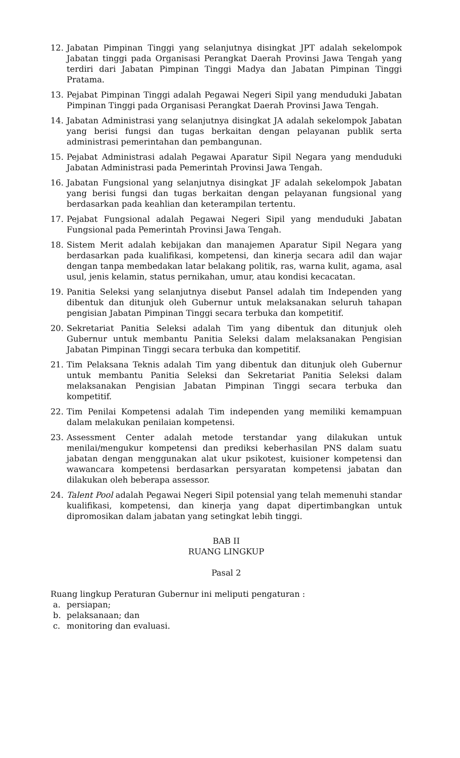12. Jabatan Pimpinan Tinggi yang selanjutnya disingkat JPT adalah sekelompok Jabatan tinggi pada Organisasi Perangkat Daerah Provinsi Jawa Tengah yang terdiri dari Jabatan Pimpinan Tinggi Madya dan Jabatan Pimpinan Tinggi Pratama.
13. Pejabat Pimpinan Tinggi adalah Pegawai Negeri Sipil yang menduduki Jabatan Pimpinan Tinggi pada Organisasi Perangkat Daerah Provinsi Jawa Tengah.
14. Jabatan Administrasi yang selanjutnya disingkat JA adalah sekelompok Jabatan yang berisi fungsi dan tugas berkaitan dengan pelayanan publik serta administrasi pemerintahan dan pembangunan.
15. Pejabat Administrasi adalah Pegawai Aparatur Sipil Negara yang menduduki Jabatan Administrasi pada Pemerintah Provinsi Jawa Tengah.
16. Jabatan Fungsional yang selanjutnya disingkat JF adalah sekelompok Jabatan yang berisi fungsi dan tugas berkaitan dengan pelayanan fungsional yang berdasarkan pada keahlian dan keterampilan tertentu.
17. Pejabat Fungsional adalah Pegawai Negeri Sipil yang menduduki Jabatan Fungsional pada Pemerintah Provinsi Jawa Tengah.
18. Sistem Merit adalah kebijakan dan manajemen Aparatur Sipil Negara yang berdasarkan pada kualifikasi, kompetensi, dan kinerja secara adil dan wajar dengan tanpa membedakan latar belakang politik, ras, warna kulit, agama, asal usul, jenis kelamin, status pernikahan, umur, atau kondisi kecacatan.
19. Panitia Seleksi yang selanjutnya disebut Pansel adalah tim Independen yang dibentuk dan ditunjuk oleh Gubernur untuk melaksanakan seluruh tahapan pengisian Jabatan Pimpinan Tinggi secara terbuka dan kompetitif.
20. Sekretariat Panitia Seleksi adalah Tim yang dibentuk dan ditunjuk oleh Gubernur untuk membantu Panitia Seleksi dalam melaksanakan Pengisian Jabatan Pimpinan Tinggi secara terbuka dan kompetitif.
21. Tim Pelaksana Teknis adalah Tim yang dibentuk dan ditunjuk oleh Gubernur untuk membantu Panitia Seleksi dan Sekretariat Panitia Seleksi dalam melaksanakan Pengisian Jabatan Pimpinan Tinggi secara terbuka dan kompetitif.
22. Tim Penilai Kompetensi adalah Tim independen yang memiliki kemampuan dalam melakukan penilaian kompetensi.
23. Assessment Center adalah metode terstandar yang dilakukan untuk menilai/mengukur kompetensi dan prediksi keberhasilan PNS dalam suatu jabatan dengan menggunakan alat ukur psikotest, kuisioner kompetensi dan wawancara kompetensi berdasarkan persyaratan kompetensi jabatan dan dilakukan oleh beberapa assessor.
24. Talent Pool adalah Pegawai Negeri Sipil potensial yang telah memenuhi standar kualifikasi, kompetensi, dan kinerja yang dapat dipertimbangkan untuk dipromosikan dalam jabatan yang setingkat lebih tinggi.
BAB II
RUANG LINGKUP
Pasal 2
Ruang lingkup Peraturan Gubernur ini meliputi pengaturan :
a. persiapan;
b. pelaksanaan; dan
c. monitoring dan evaluasi.